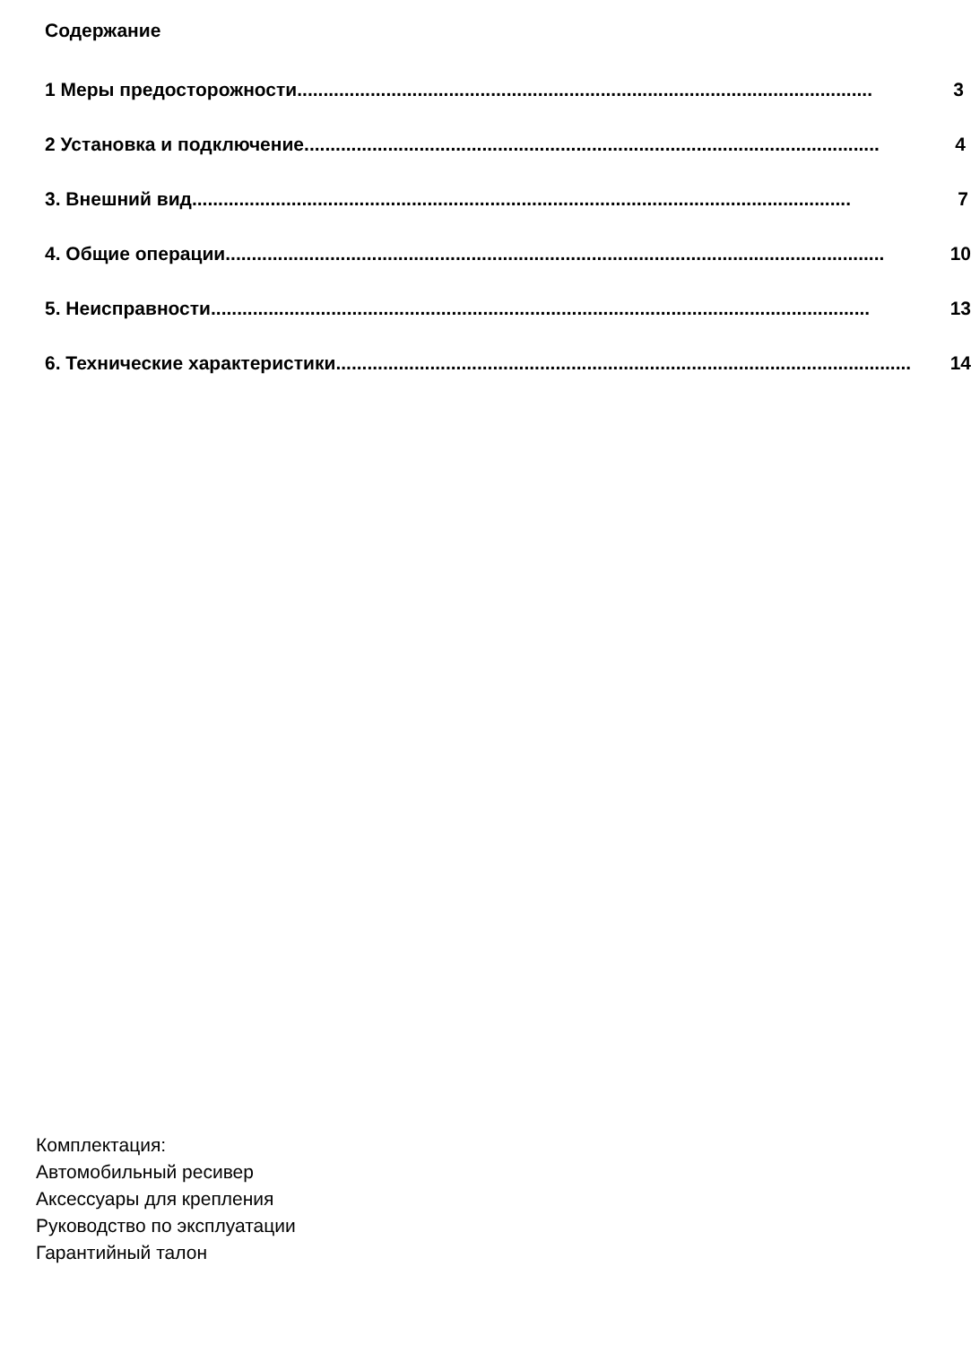Содержание
1 Меры предосторожности.............................................................................................................. 3
2 Установка и подключение.............................................................................................................. 4
3. Внешний вид.............................................................................................................................. 7
4. Общие операции.............................................................................................................................. 10
5. Неисправности.............................................................................................................................. 13
6. Технические характеристики.............................................................................................................. 14
Комплектация:
Автомобильный ресивер
Аксессуары для крепления
Руководство по эксплуатации
Гарантийный талон